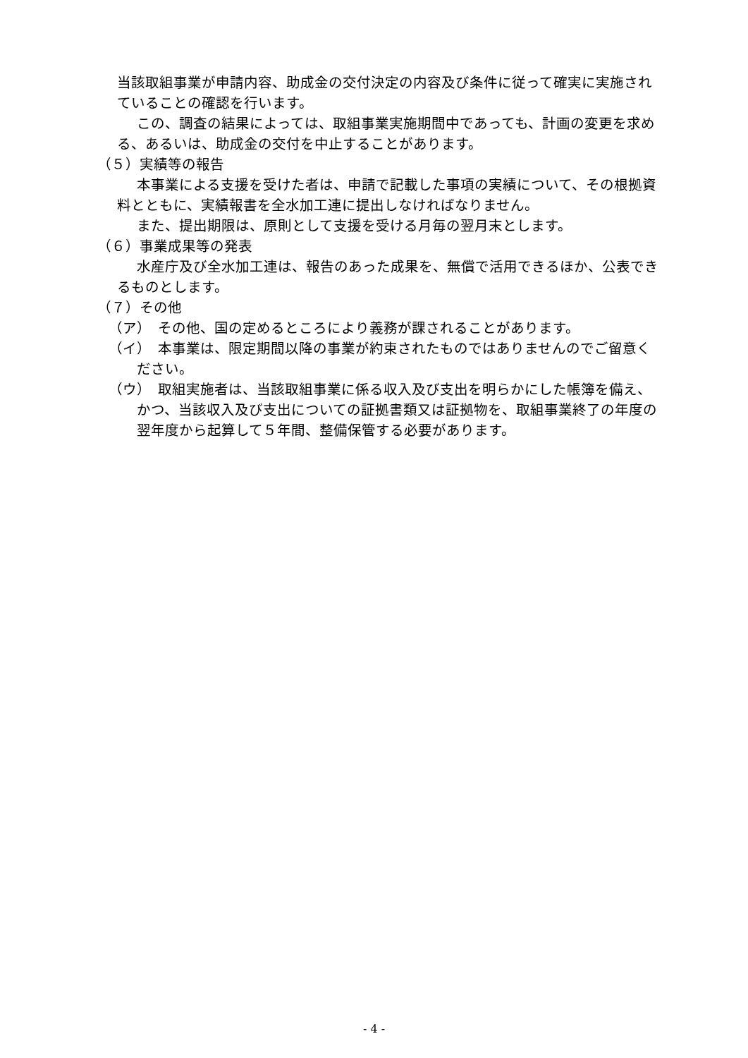当該取組事業が申請内容、助成金の交付決定の内容及び条件に従って確実に実施されていることの確認を行います。
この、調査の結果によっては、取組事業実施期間中であっても、計画の変更を求める、あるいは、助成金の交付を中止することがあります。
（５）実績等の報告
本事業による支援を受けた者は、申請で記載した事項の実績について、その根拠資料とともに、実績報書を全水加工連に提出しなければなりません。
また、提出期限は、原則として支援を受ける月毎の翌月末とします。
（６）事業成果等の発表
水産庁及び全水加工連は、報告のあった成果を、無償で活用できるほか、公表できるものとします。
（７）その他
（ア）　その他、国の定めるところにより義務が課されることがあります。
（イ）　本事業は、限定期間以降の事業が約束されたものではありませんのでご留意ください。
（ウ）　取組実施者は、当該取組事業に係る収入及び支出を明らかにした帳簿を備え、かつ、当該収入及び支出についての証拠書類又は証拠物を、取組事業終了の年度の翌年度から起算して５年間、整備保管する必要があります。
- 4 -